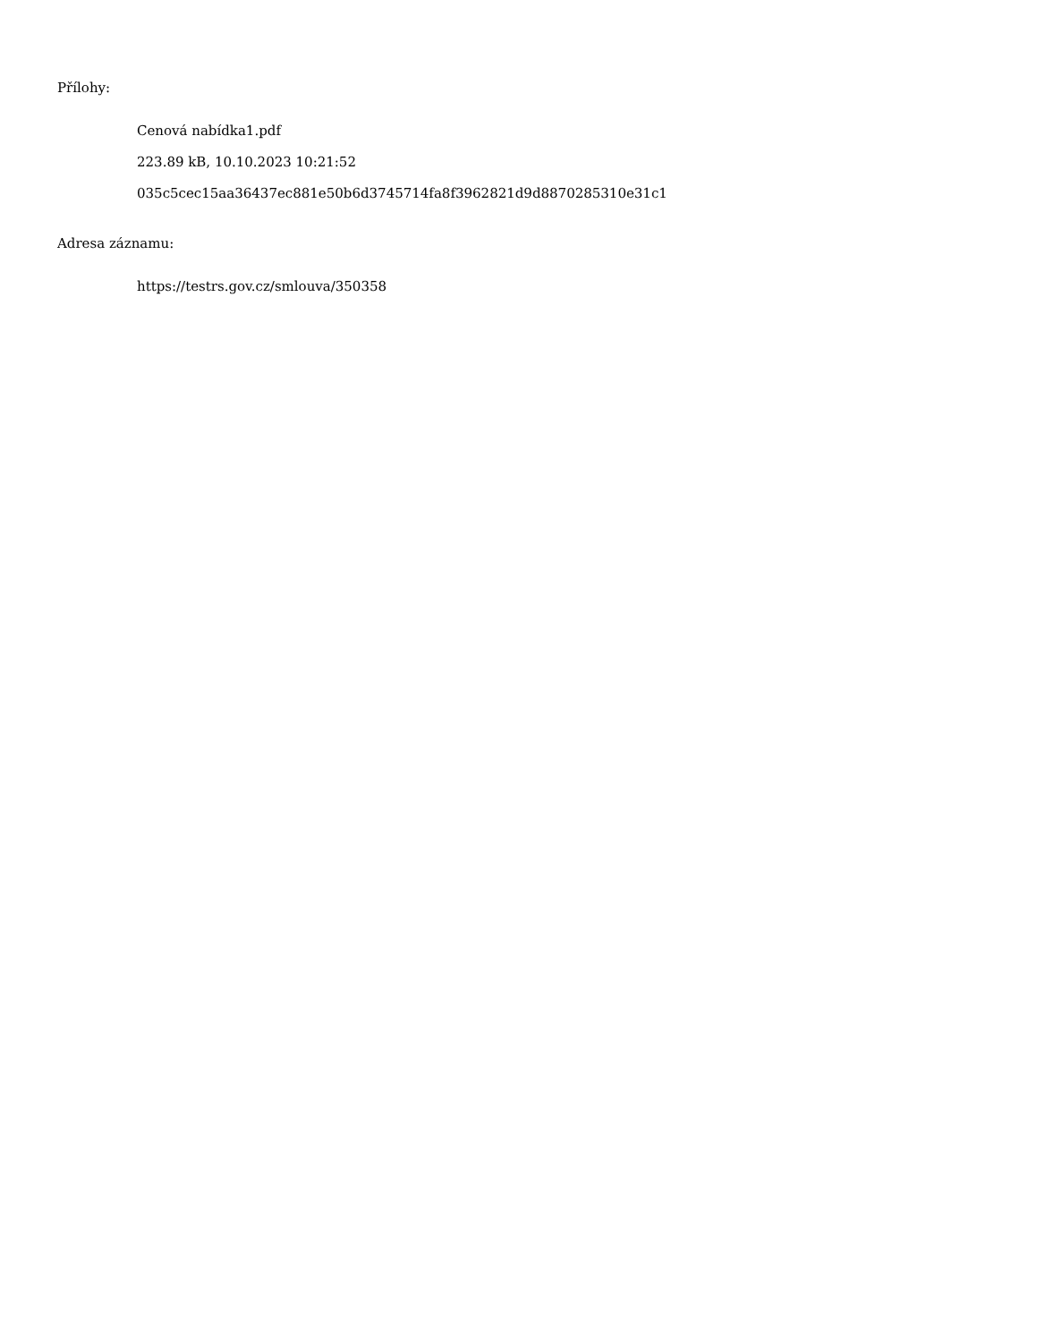Přílohy:
Cenová nabídka1.pdf
223.89 kB, 10.10.2023 10:21:52
035c5cec15aa36437ec881e50b6d3745714fa8f3962821d9d8870285310e31c1
Adresa záznamu:
https://testrs.gov.cz/smlouva/350358